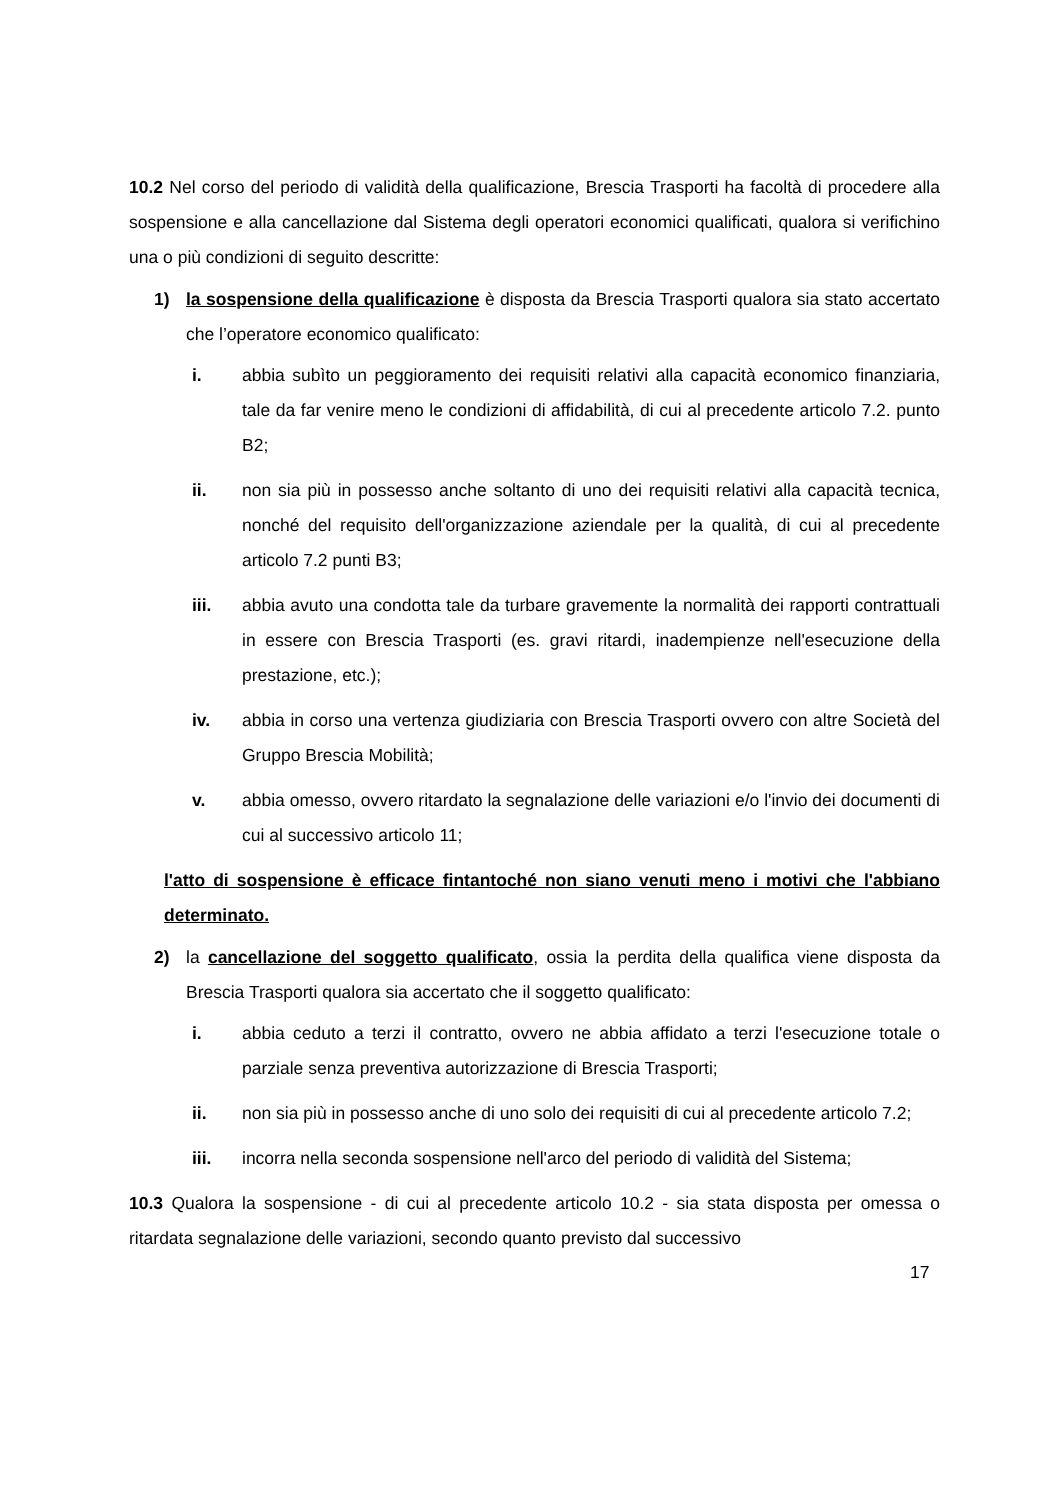10.2 Nel corso del periodo di validità della qualificazione, Brescia Trasporti ha facoltà di procedere alla sospensione e alla cancellazione dal Sistema degli operatori economici qualificati, qualora si verifichino una o più condizioni di seguito descritte:
1) la sospensione della qualificazione è disposta da Brescia Trasporti qualora sia stato accertato che l’operatore economico qualificato:
i. abbia subìto un peggioramento dei requisiti relativi alla capacità economico finanziaria, tale da far venire meno le condizioni di affidabilità, di cui al precedente articolo 7.2. punto B2;
ii. non sia più in possesso anche soltanto di uno dei requisiti relativi alla capacità tecnica, nonché del requisito dell'organizzazione aziendale per la qualità, di cui al precedente articolo 7.2 punti B3;
iii. abbia avuto una condotta tale da turbare gravemente la normalità dei rapporti contrattuali in essere con Brescia Trasporti (es. gravi ritardi, inadempienze nell'esecuzione della prestazione, etc.);
iv. abbia in corso una vertenza giudiziaria con Brescia Trasporti ovvero con altre Società del Gruppo Brescia Mobilità;
v. abbia omesso, ovvero ritardato la segnalazione delle variazioni e/o l'invio dei documenti di cui al successivo articolo 11;
l'atto di sospensione è efficace fintantoché non siano venuti meno i motivi che l'abbiano determinato.
2) la cancellazione del soggetto qualificato, ossia la perdita della qualifica viene disposta da Brescia Trasporti qualora sia accertato che il soggetto qualificato:
i. abbia ceduto a terzi il contratto, ovvero ne abbia affidato a terzi l'esecuzione totale o parziale senza preventiva autorizzazione di Brescia Trasporti;
ii. non sia più in possesso anche di uno solo dei requisiti di cui al precedente articolo 7.2;
iii. incorra nella seconda sospensione nell'arco del periodo di validità del Sistema;
10.3 Qualora la sospensione - di cui al precedente articolo 10.2 - sia stata disposta per omessa o ritardata segnalazione delle variazioni, secondo quanto previsto dal successivo
17